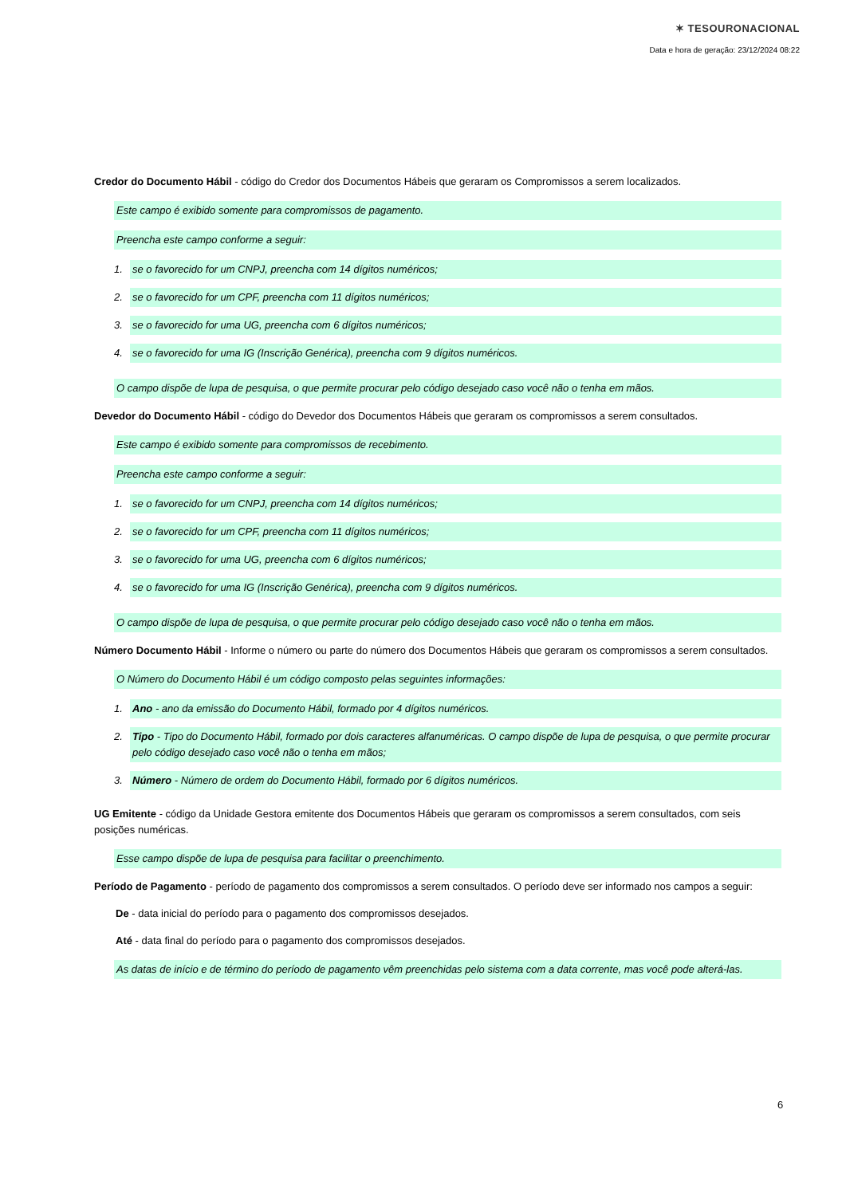✶ TESOURONACIONAL
Data e hora de geração: 23/12/2024 08:22
Credor do Documento Hábil - código do Credor dos Documentos Hábeis que geraram os Compromissos a serem localizados.
Este campo é exibido somente para compromissos de pagamento.
Preencha este campo conforme a seguir:
1. se o favorecido for um CNPJ, preencha com 14 dígitos numéricos;
2. se o favorecido for um CPF, preencha com 11 dígitos numéricos;
3. se o favorecido for uma UG, preencha com 6 dígitos numéricos;
4. se o favorecido for uma IG (Inscrição Genérica), preencha com 9 dígitos numéricos.
O campo dispõe de lupa de pesquisa, o que permite procurar pelo código desejado caso você não o tenha em mãos.
Devedor do Documento Hábil - código do Devedor dos Documentos Hábeis que geraram os compromissos a serem consultados.
Este campo é exibido somente para compromissos de recebimento.
Preencha este campo conforme a seguir:
1. se o favorecido for um CNPJ, preencha com 14 dígitos numéricos;
2. se o favorecido for um CPF, preencha com 11 dígitos numéricos;
3. se o favorecido for uma UG, preencha com 6 dígitos numéricos;
4. se o favorecido for uma IG (Inscrição Genérica), preencha com 9 dígitos numéricos.
O campo dispõe de lupa de pesquisa, o que permite procurar pelo código desejado caso você não o tenha em mãos.
Número Documento Hábil - Informe o número ou parte do número dos Documentos Hábeis que geraram os compromissos a serem consultados.
O Número do Documento Hábil é um código composto pelas seguintes informações:
1. Ano - ano da emissão do Documento Hábil, formado por 4 dígitos numéricos.
2. Tipo - Tipo do Documento Hábil, formado por dois caracteres alfanuméricas. O campo dispõe de lupa de pesquisa, o que permite procurar pelo código desejado caso você não o tenha em mãos;
3. Número - Número de ordem do Documento Hábil, formado por 6 dígitos numéricos.
UG Emitente - código da Unidade Gestora emitente dos Documentos Hábeis que geraram os compromissos a serem consultados, com seis posições numéricas.
Esse campo dispõe de lupa de pesquisa para facilitar o preenchimento.
Período de Pagamento - período de pagamento dos compromissos a serem consultados. O período deve ser informado nos campos a seguir:
De - data inicial do período para o pagamento dos compromissos desejados.
Até - data final do período para o pagamento dos compromissos desejados.
As datas de início e de término do período de pagamento vêm preenchidas pelo sistema com a data corrente, mas você pode alterá-las.
6